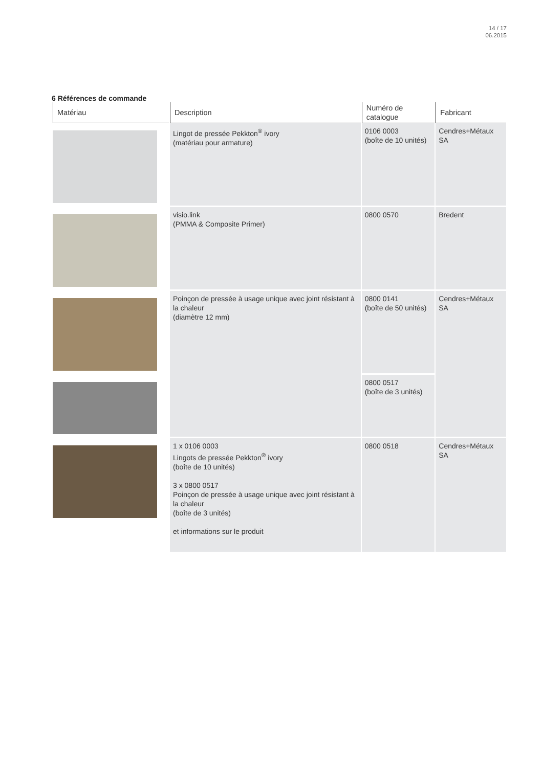14 / 17
06.2015
6 Références de commande
| Matériau | Description | Numéro de catalogue | Fabricant |
| --- | --- | --- | --- |
| | Lingot de pressée Pekkton<sup>®</sup> ivory (matériau pour armature) | 0106 0003 (boîte de 10 unités) | Cendres+Métaux SA |
| | visio.link (PMMA & Composite Primer) | 0800 0570 | Bredent |
| | Poinçon de pressée à usage unique avec joint résistant à la chaleur (diamètre 12 mm) | 0800 0141 (boîte de 50 unités) | Cendres+Métaux SA |
| | | 0800 0517 (boîte de 3 unités) | |
| | 1 x 0106 0003 Lingots de pressée Pekkton<sup>®</sup> ivory (boîte de 10 unités) 3 x 0800 0517 Poinçon de pressée à usage unique avec joint résistant à la chaleur (boîte de 3 unités) et informations sur le produit | 0800 0518 | Cendres+Métaux SA |